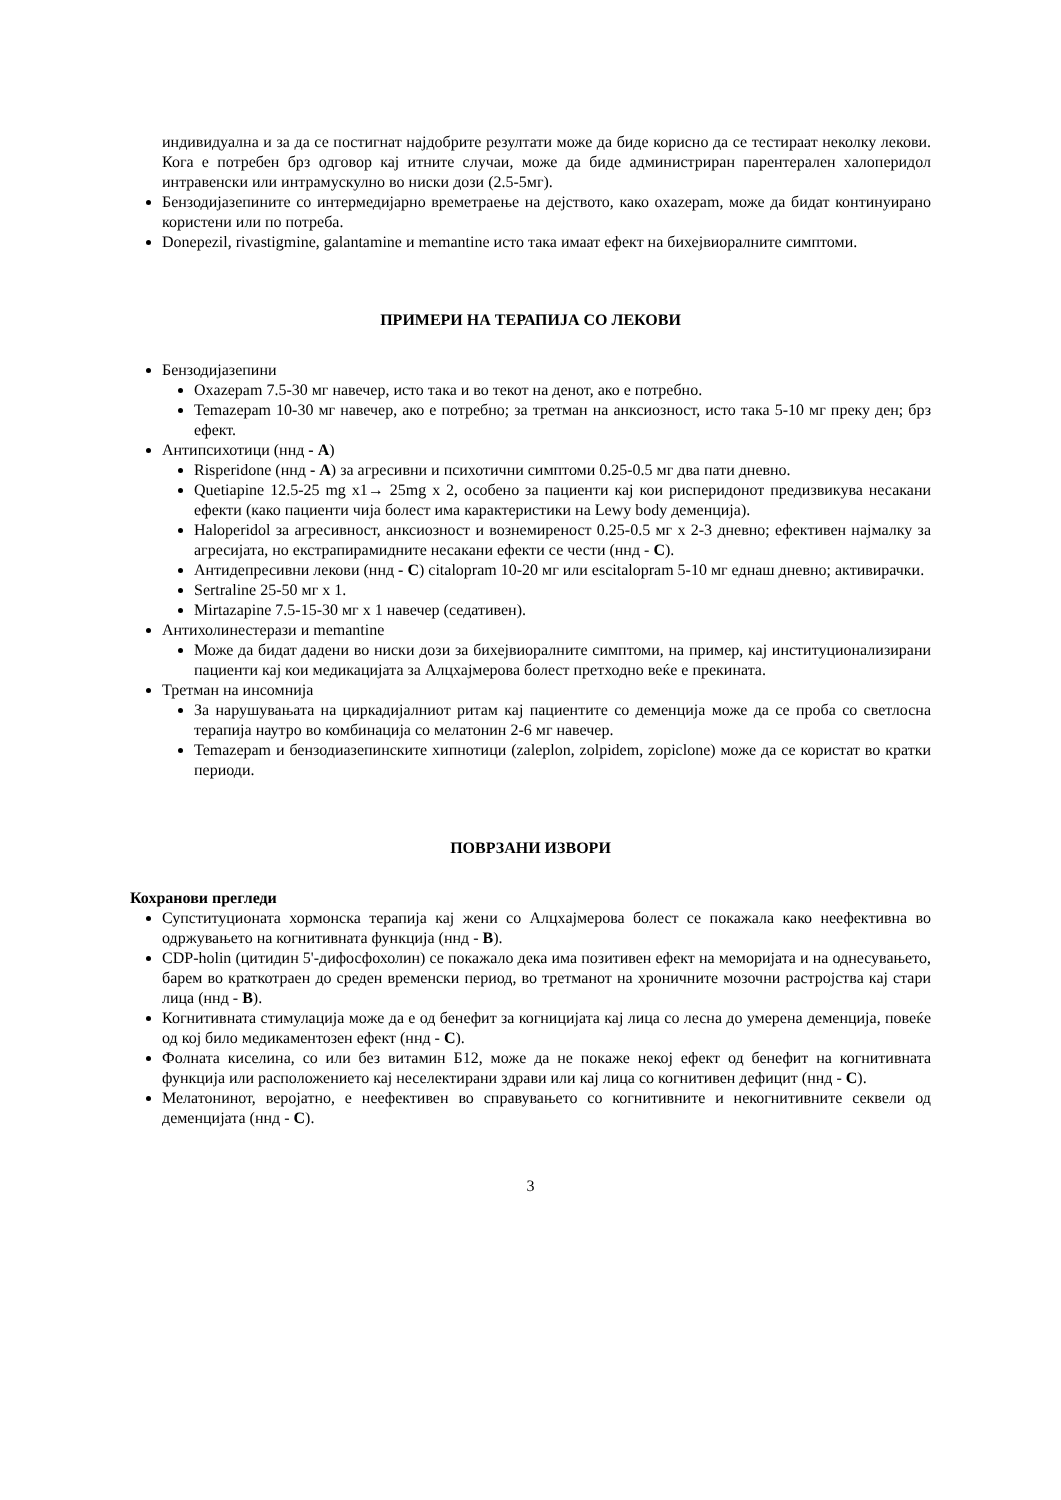индивидуална и за да се постигнат најдобрите резултати може да биде корисно да се тестираат неколку лекови. Кога е потребен брз одговор кај итните случаи, може да биде администриран парентерален халоперидол интравенски или интрамускулно во ниски дози (2.5-5мг).
Бензодијазепините со интермедијарно времетраење на дејството, како oxazepam, може да бидат континуирано користени или по потреба.
Donepezil, rivastigmine, galantamine и memantine исто така имаат ефект на бихејвиоралните симптоми.
ПРИМЕРИ НА ТЕРАПИЈА СО ЛЕКОВИ
Бензодијазепини
Oxazepam 7.5-30 мг навечер, исто така и во текот на денот, ако е потребно.
Temazepam 10-30 мг навечер, ако е потребно; за третман на анксиозност, исто така 5-10 мг преку ден; брз ефект.
Антипсихотици (ннд - A)
Risperidone (ннд - A) за агресивни и психотични симптоми 0.25-0.5 мг два пати дневно.
Quetiapine 12.5-25 mg x1→ 25mg x 2, особено за пациенти кај кои риспeридонот предизвикува несакани ефекти (како пациенти чија болест има карактеристики на Lewy body деменција).
Haloperidol за агресивност, анксиозност и вознемиреност 0.25-0.5 мг x 2-3 дневно; ефективен најмалку за агресијата, но екстрапирамидните несакани ефекти се чести (ннд - C).
Антидепресивни лекови (ннд - C) citalopram 10-20 мг или escitalopram 5-10 мг еднаш дневно; активирачки.
Sertraline 25-50 мг x 1.
Mirtazapine 7.5-15-30 мг x 1 навечер (седативен).
Антихолинестерази и memantine
Може да бидат дадени во ниски дози за бихејвиоралните симптоми, на пример, кај институционализирани пациенти кај кои медикацијата за Алцхајмерова болест претходно веќе е прекината.
Третман на инсомнија
За нарушувањата на циркадијалниот ритам кај пациентите со деменција може да се проба со светлосна терапија наутро во комбинација со мелатонин 2-6 мг навечер.
Temazepam и бензодиазепинските хипнотици (zaleplon, zolpidem, zopiclone) може да се користат во кратки периоди.
ПОВРЗАНИ ИЗВОРИ
Кохранови прегледи
Супституционата хормонска терапија кај жени со Алцхајмерова болест се покажала како неефективна во одржувањето на когнитивната функција (ннд - B).
CDP-holin (цитидин 5'-дифосфохолин) се покажало дека има позитивен ефект на меморијата и на однесувањето, барем во краткотраен до среден временски период, во третманот на хроничните мозочни растројства кај стари лица (ннд - B).
Когнитивната стимулација може да е од бенефит за когницијата кај лица со лесна до умерена деменција, повеќе од кој било медикаментозен ефект (ннд - C).
Фолната киселина, со или без витамин Б12, може да не покаже некој ефект од бенефит на когнитивната функција или расположението кај неселектирани здрави или кај лица со когнитивен дефицит (ннд - C).
Мелатонинот, веројатно, е неефективен во справувањето со когнитивните и некогнитивните секвели од деменцијата (ннд - C).
3